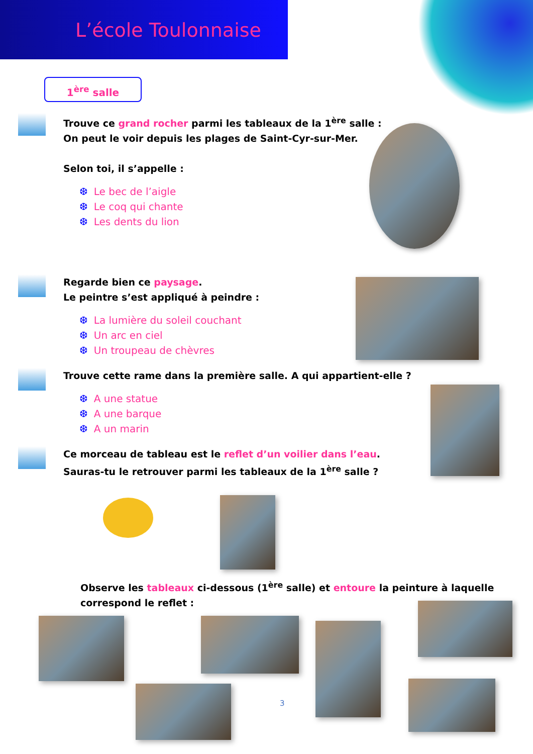L’école Toulonnaise
1<sup>ère</sup> salle
Trouve ce grand rocher parmi les tableaux de la 1<sup>ère</sup> salle :
On peut le voir depuis les plages de Saint-Cyr-sur-Mer.
Selon toi, il s’appelle :
❆ Le bec de l’aigle
❆ Le coq qui chante
❆ Les dents du lion
Regarde bien ce paysage.
Le peintre s’est appliqué à peindre :
❆ La lumière du soleil couchant
❆ Un arc en ciel
❆ Un troupeau de chèvres
Trouve cette rame dans la première salle. A qui appartient-elle ?
❆ A une statue
❆ A une barque
❆ A un marin
Ce morceau de tableau est le reflet d’un voilier dans l’eau.
Sauras-tu le retrouver parmi les tableaux de la 1<sup>ère</sup> salle ?
Observe les tableaux ci-dessous (1<sup>ère</sup> salle) et entoure la peinture à laquelle correspond le reflet :
3